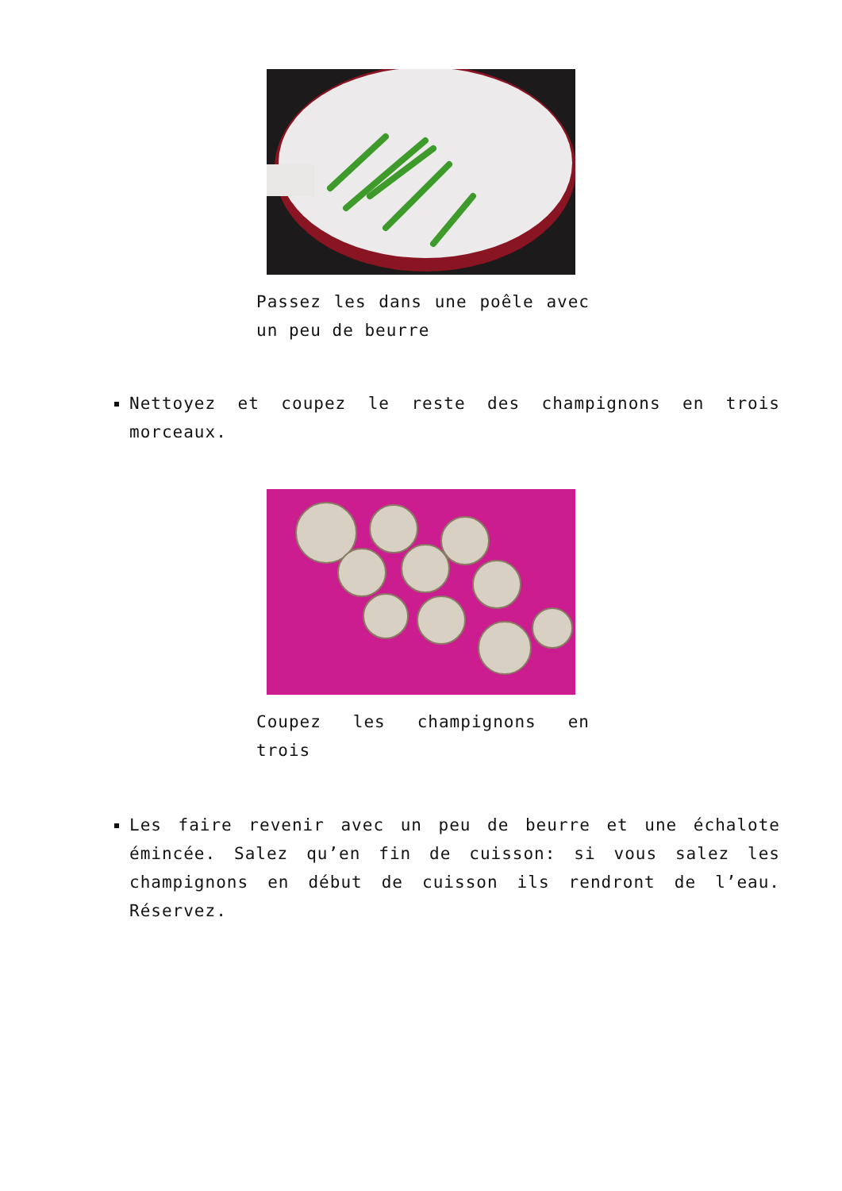Passez les dans une poêle avec un peu de beurre
Nettoyez et coupez le reste des champignons en trois morceaux.
Coupez les champignons en trois
Les faire revenir avec un peu de beurre et une échalote émincée. Salez qu’en fin de cuisson: si vous salez les champignons en début de cuisson ils rendront de l’eau. Réservez.